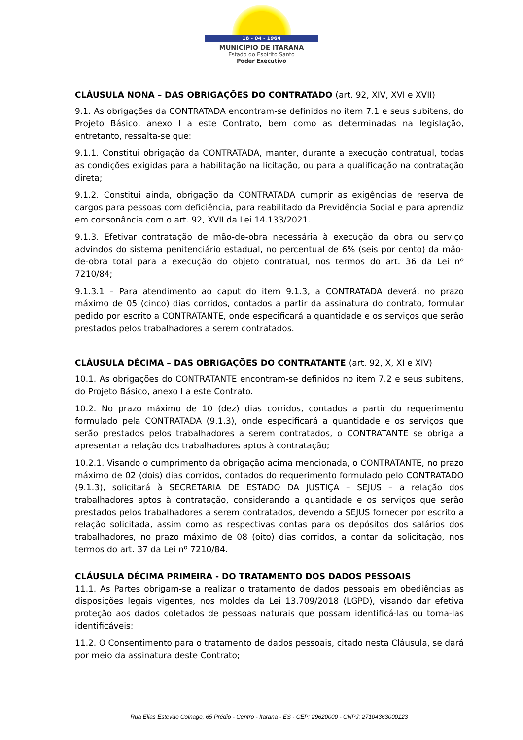18 - 04 - 1964
MUNICÍPIO DE ITARANA
Estado do Espírito Santo
Poder Executivo
CLÁUSULA NONA – DAS OBRIGAÇÕES DO CONTRATADO (art. 92, XIV, XVI e XVII)
9.1. As obrigações da CONTRATADA encontram-se definidos no item 7.1 e seus subitens, do Projeto Básico, anexo I a este Contrato, bem como as determinadas na legislação, entretanto, ressalta-se que:
9.1.1. Constitui obrigação da CONTRATADA, manter, durante a execução contratual, todas as condições exigidas para a habilitação na licitação, ou para a qualificação na contratação direta;
9.1.2. Constitui ainda, obrigação da CONTRATADA cumprir as exigências de reserva de cargos para pessoas com deficiência, para reabilitado da Previdência Social e para aprendiz em consonância com o art. 92, XVII da Lei 14.133/2021.
9.1.3. Efetivar contratação de mão-de-obra necessária à execução da obra ou serviço advindos do sistema penitenciário estadual, no percentual de 6% (seis por cento) da mão-de-obra total para a execução do objeto contratual, nos termos do art. 36 da Lei nº 7210/84;
9.1.3.1 – Para atendimento ao caput do item 9.1.3, a CONTRATADA deverá, no prazo máximo de 05 (cinco) dias corridos, contados a partir da assinatura do contrato, formular pedido por escrito a CONTRATANTE, onde especificará a quantidade e os serviços que serão prestados pelos trabalhadores a serem contratados.
CLÁUSULA DÉCIMA – DAS OBRIGAÇÕES DO CONTRATANTE (art. 92, X, XI e XIV)
10.1. As obrigações do CONTRATANTE encontram-se definidos no item 7.2 e seus subitens, do Projeto Básico, anexo I a este Contrato.
10.2. No prazo máximo de 10 (dez) dias corridos, contados a partir do requerimento formulado pela CONTRATADA (9.1.3), onde especificará a quantidade e os serviços que serão prestados pelos trabalhadores a serem contratados, o CONTRATANTE se obriga a apresentar a relação dos trabalhadores aptos à contratação;
10.2.1. Visando o cumprimento da obrigação acima mencionada, o CONTRATANTE, no prazo máximo de 02 (dois) dias corridos, contados do requerimento formulado pelo CONTRATADO (9.1.3), solicitará à SECRETARIA DE ESTADO DA JUSTIÇA – SEJUS – a relação dos trabalhadores aptos à contratação, considerando a quantidade e os serviços que serão prestados pelos trabalhadores a serem contratados, devendo a SEJUS fornecer por escrito a relação solicitada, assim como as respectivas contas para os depósitos dos salários dos trabalhadores, no prazo máximo de 08 (oito) dias corridos, a contar da solicitação, nos termos do art. 37 da Lei nº 7210/84.
CLÁUSULA DÉCIMA PRIMEIRA - DO TRATAMENTO DOS DADOS PESSOAIS
11.1. As Partes obrigam-se a realizar o tratamento de dados pessoais em obediências as disposições legais vigentes, nos moldes da Lei 13.709/2018 (LGPD), visando dar efetiva proteção aos dados coletados de pessoas naturais que possam identificá-las ou torna-las identificáveis;
11.2. O Consentimento para o tratamento de dados pessoais, citado nesta Cláusula, se dará por meio da assinatura deste Contrato;
Rua Elias Estevão Colnago, 65 Prédio - Centro - Itarana - ES - CEP: 29620000 - CNPJ: 27104363000123